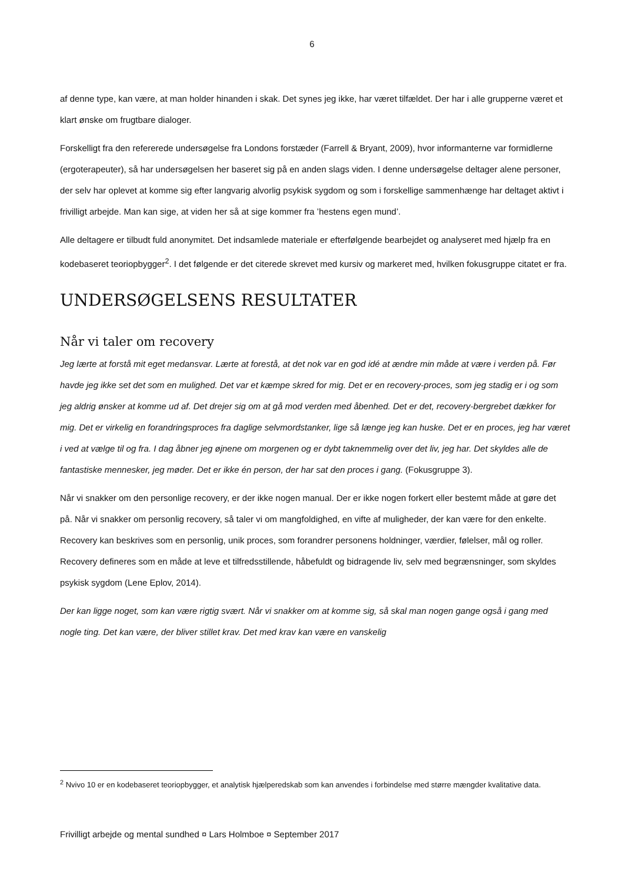6
af denne type, kan være, at man holder hinanden i skak. Det synes jeg ikke, har været tilfældet. Der har i alle grupperne været et klart ønske om frugtbare dialoger.
Forskelligt fra den refererede undersøgelse fra Londons forstæder (Farrell & Bryant, 2009), hvor informanterne var formidlerne (ergoterapeuter), så har undersøgelsen her baseret sig på en anden slags viden. I denne undersøgelse deltager alene personer, der selv har oplevet at komme sig efter langvarig alvorlig psykisk sygdom og som i forskellige sammenhænge har deltaget aktivt i frivilligt arbejde. Man kan sige, at viden her så at sige kommer fra ’hestens egen mund’.
Alle deltagere er tilbudt fuld anonymitet. Det indsamlede materiale er efterfølgende bearbejdet og analyseret med hjælp fra en kodebaseret teoriopbygger<sup>2</sup>. I det følgende er det citerede skrevet med kursiv og markeret med, hvilken fokusgruppe citatet er fra.
UNDERSØGELSENS RESULTATER
Når vi taler om recovery
Jeg lærte at forstå mit eget medansvar. Lærte at forestå, at det nok var en god idé at ændre min måde at være i verden på. Før havde jeg ikke set det som en mulighed. Det var et kæmpe skred for mig. Det er en recovery-proces, som jeg stadig er i og som jeg aldrig ønsker at komme ud af. Det drejer sig om at gå mod verden med åbenhed. Det er det, recovery-bergrebet dækker for mig. Det er virkelig en forandringsproces fra daglige selvmordstanker, lige så længe jeg kan huske. Det er en proces, jeg har været i ved at vælge til og fra. I dag åbner jeg øjnene om morgenen og er dybt taknemmelig over det liv, jeg har. Det skyldes alle de fantastiske mennesker, jeg møder. Det er ikke én person, der har sat den proces i gang. (Fokusgruppe 3).
Når vi snakker om den personlige recovery, er der ikke nogen manual. Der er ikke nogen forkert eller bestemt måde at gøre det på. Når vi snakker om personlig recovery, så taler vi om mangfoldighed, en vifte af muligheder, der kan være for den enkelte. Recovery kan beskrives som en personlig, unik proces, som forandrer personens holdninger, værdier, følelser, mål og roller. Recovery defineres som en måde at leve et tilfredsstillende, håbefuldt og bidragende liv, selv med begrænsninger, som skyldes psykisk sygdom (Lene Eplov, 2014).
Der kan ligge noget, som kan være rigtig svært. Når vi snakker om at komme sig, så skal man nogen gange også i gang med nogle ting. Det kan være, der bliver stillet krav. Det med krav kan være en vanskelig
<sup>2</sup> Nvivo 10 er en kodebaseret teoriopbygger, et analytisk hjælperedskab som kan anvendes i forbindelse med større mængder kvalitative data.
Frivilligt arbejde og mental sundhed ¤ Lars Holmboe ¤ September 2017